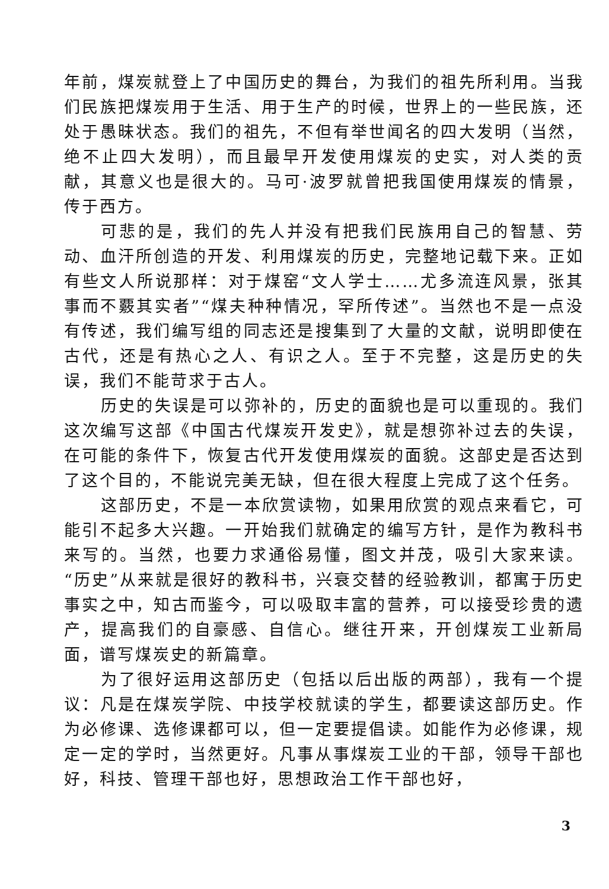年前，煤炭就登上了中国历史的舞台，为我们的祖先所利用。当我们民族把煤炭用于生活、用于生产的时候，世界上的一些民族，还处于愚昧状态。我们的祖先，不但有举世闻名的四大发明（当然，绝不止四大发明），而且最早开发使用煤炭的史实，对人类的贡献，其意义也是很大的。马可·波罗就曾把我国使用煤炭的情景，传于西方。
可悲的是，我们的先人并没有把我们民族用自己的智慧、劳动、血汗所创造的开发、利用煤炭的历史，完整地记载下来。正如有些文人所说那样：对于煤窑“文人学士……尤多流连风景，张其事而不覈其实者”“煤夫种种情况，罕所传述”。当然也不是一点没有传述，我们编写组的同志还是搜集到了大量的文献，说明即使在古代，还是有热心之人、有识之人。至于不完整，这是历史的失误，我们不能苛求于古人。
历史的失误是可以弥补的，历史的面貌也是可以重现的。我们这次编写这部《中国古代煤炭开发史》，就是想弥补过去的失误，在可能的条件下，恢复古代开发使用煤炭的面貌。这部史是否达到了这个目的，不能说完美无缺，但在很大程度上完成了这个任务。
这部历史，不是一本欣赏读物，如果用欣赏的观点来看它，可能引不起多大兴趣。一开始我们就确定的编写方针，是作为教科书来写的。当然，也要力求通俗易懂，图文并茂，吸引大家来读。“历史”从来就是很好的教科书，兴衰交替的经验教训，都寓于历史事实之中，知古而鉴今，可以吸取丰富的营养，可以接受珍贵的遗产，提高我们的自豪感、自信心。继往开来，开创煤炭工业新局面，谱写煤炭史的新篇章。
为了很好运用这部历史（包括以后出版的两部），我有一个提议：凡是在煤炭学院、中技学校就读的学生，都要读这部历史。作为必修课、选修课都可以，但一定要提倡读。如能作为必修课，规定一定的学时，当然更好。凡事从事煤炭工业的干部，领导干部也好，科技、管理干部也好，思想政治工作干部也好，
3